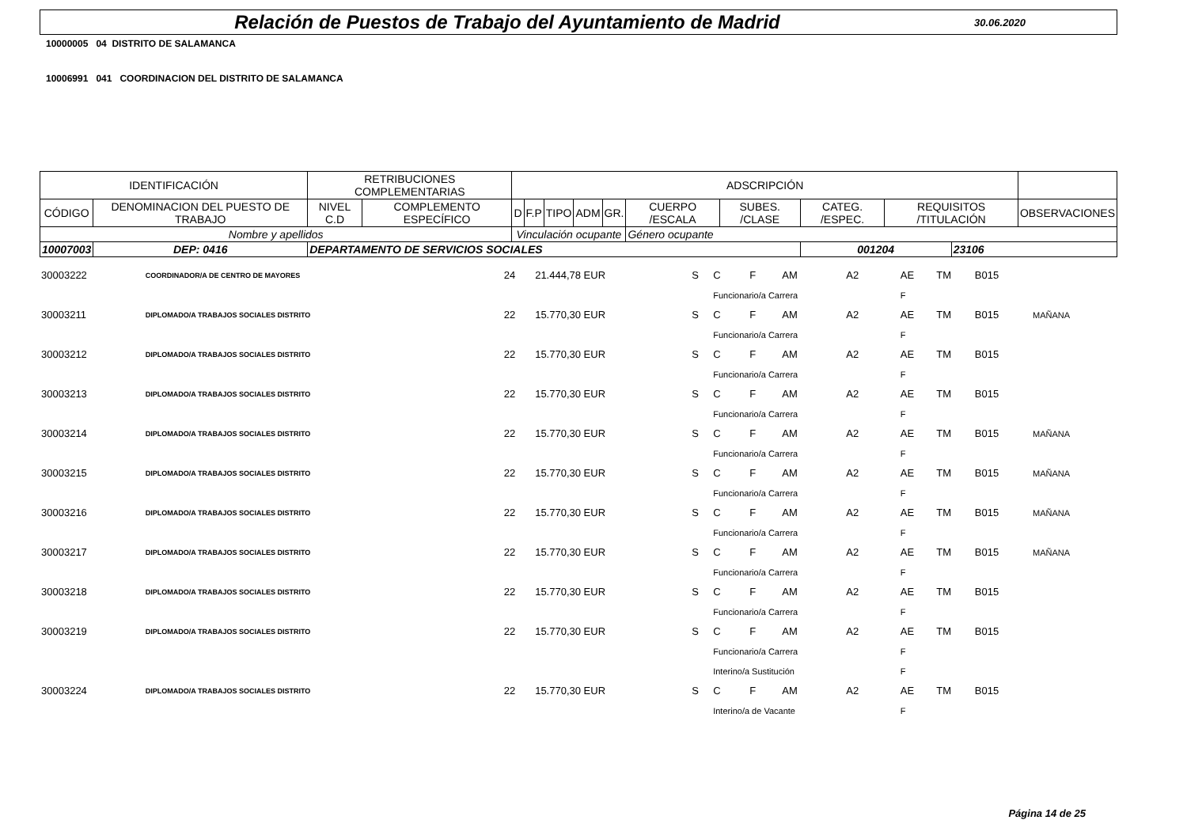Relación de Puestos de Trabajo del Ayuntamiento de Madrid
30.06.2020
10000005 04 DISTRITO DE SALAMANCA
10006991 041 COORDINACION DEL DISTRITO DE SALAMANCA
| IDENTIFICACIÓN | | | RETRIBUCIONES COMPLEMENTARIAS | | ADSCRIPCIÓN | | | | | | | | | | |
| CÓDIGO | DENOMINACION DEL PUESTO DE TRABAJO | | NIVEL C.D | COMPLEMENTO ESPECÍFICO | D | F.P | TIPO | ADM | GR. | CUERPO /ESCALA | SUBES. /CLASE | CATEG. /ESPEC. | REQUISITOS /TITULACIÓN | | OBSERVACIONES |
| Nombre y apellidos | | | | | Vinculación ocupante | | | | | Género ocupante | | | | | |
| 10007003 | DEP: 0416 | DEPARTAMENTO DE SERVICIOS SOCIALES | | | | | | | | | | 001204 | | 23106 | |
| 30003222 | COORDINADOR/A DE CENTRO DE MAYORES | 24 | 21.444,78 EUR | S | C | F | AM | A2 | AE | TM | B015 | |
| | | | | | Funcionario/a Carrera | | | | F | | | |
| 30003211 | DIPLOMADO/A TRABAJOS SOCIALES DISTRITO | 22 | 15.770,30 EUR | S | C | F | AM | A2 | AE | TM | B015 | MAÑANA |
| | | | | | Funcionario/a Carrera | | | | F | | | |
| 30003212 | DIPLOMADO/A TRABAJOS SOCIALES DISTRITO | 22 | 15.770,30 EUR | S | C | F | AM | A2 | AE | TM | B015 | |
| | | | | | Funcionario/a Carrera | | | | F | | | |
| 30003213 | DIPLOMADO/A TRABAJOS SOCIALES DISTRITO | 22 | 15.770,30 EUR | S | C | F | AM | A2 | AE | TM | B015 | |
| | | | | | Funcionario/a Carrera | | | | F | | | |
| 30003214 | DIPLOMADO/A TRABAJOS SOCIALES DISTRITO | 22 | 15.770,30 EUR | S | C | F | AM | A2 | AE | TM | B015 | MAÑANA |
| | | | | | Funcionario/a Carrera | | | | F | | | |
| 30003215 | DIPLOMADO/A TRABAJOS SOCIALES DISTRITO | 22 | 15.770,30 EUR | S | C | F | AM | A2 | AE | TM | B015 | MAÑANA |
| | | | | | Funcionario/a Carrera | | | | F | | | |
| 30003216 | DIPLOMADO/A TRABAJOS SOCIALES DISTRITO | 22 | 15.770,30 EUR | S | C | F | AM | A2 | AE | TM | B015 | MAÑANA |
| | | | | | Funcionario/a Carrera | | | | F | | | |
| 30003217 | DIPLOMADO/A TRABAJOS SOCIALES DISTRITO | 22 | 15.770,30 EUR | S | C | F | AM | A2 | AE | TM | B015 | MAÑANA |
| | | | | | Funcionario/a Carrera | | | | F | | | |
| 30003218 | DIPLOMADO/A TRABAJOS SOCIALES DISTRITO | 22 | 15.770,30 EUR | S | C | F | AM | A2 | AE | TM | B015 | |
| | | | | | Funcionario/a Carrera | | | | F | | | |
| 30003219 | DIPLOMADO/A TRABAJOS SOCIALES DISTRITO | 22 | 15.770,30 EUR | S | C | F | AM | A2 | AE | TM | B015 | |
| | | | | | Funcionario/a Carrera | | | | F | | | |
| | | | | | Interino/a Sustitución | | | | F | | | |
| 30003224 | DIPLOMADO/A TRABAJOS SOCIALES DISTRITO | 22 | 15.770,30 EUR | S | C | F | AM | A2 | AE | TM | B015 | |
| | | | | | Interino/a de Vacante | | | | F | | | |
Página 14 de 25